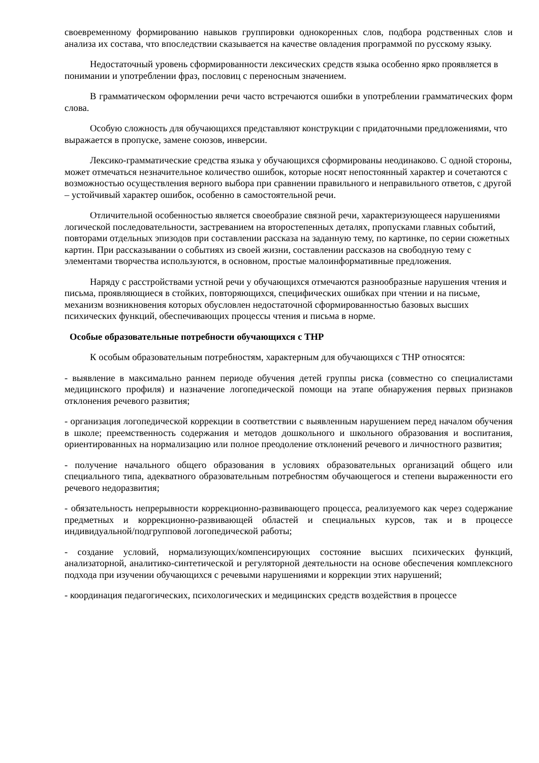своевременному формированию навыков группировки однокоренных слов, подбора родственных слов и анализа их состава, что впоследствии сказывается на качестве овладения программой по русскому языку.
Недостаточный уровень сформированности лексических средств языка особенно ярко проявляется в понимании и употреблении фраз, пословиц с переносным значением.
В грамматическом оформлении речи часто встречаются ошибки в употреблении грамматических форм слова.
Особую сложность для обучающихся представляют конструкции с придаточными предложениями, что выражается в пропуске, замене союзов, инверсии.
Лексико-грамматические средства языка у обучающихся сформированы неодинаково. С одной стороны, может отмечаться незначительное количество ошибок, которые носят непостоянный характер и сочетаются с возможностью осуществления верного выбора при сравнении правильного и неправильного ответов, с другой – устойчивый характер ошибок, особенно в самостоятельной речи.
Отличительной особенностью является своеобразие связной речи, характеризующееся нарушениями логической последовательности, застреванием на второстепенных деталях, пропусками главных событий, повторами отдельных эпизодов при составлении рассказа на заданную тему, по картинке, по серии сюжетных картин. При рассказывании о событиях из своей жизни, составлении рассказов на свободную тему с элементами творчества используются, в основном, простые малоинформативные предложения.
Наряду с расстройствами устной речи у обучающихся отмечаются разнообразные нарушения чтения и письма, проявляющиеся в стойких, повторяющихся, специфических ошибках при чтении и на письме, механизм возникновения которых обусловлен недостаточной сформированностью базовых высших психических функций, обеспечивающих процессы чтения и письма в норме.
Особые образовательные потребности обучающихся с ТНР
К особым образовательным потребностям, характерным для обучающихся с ТНР относятся:
- выявление в максимально раннем периоде обучения детей группы риска (совместно со специалистами медицинского профиля) и назначение логопедической помощи на этапе обнаружения первых признаков отклонения речевого развития;
- организация логопедической коррекции в соответствии с выявленным нарушением перед началом обучения в школе; преемственность содержания и методов дошкольного и школьного образования и воспитания, ориентированных на нормализацию или полное преодоление отклонений речевого и личностного развития;
- получение начального общего образования в условиях образовательных организаций общего или специального типа, адекватного образовательным потребностям обучающегося и степени выраженности его речевого недоразвития;
- обязательность непрерывности коррекционно-развивающего процесса, реализуемого как через содержание предметных и коррекционно-развивающей областей и специальных курсов, так и в процессе индивидуальной/подгрупповой логопедической работы;
- создание условий, нормализующих/компенсирующих состояние высших психических функций, анализаторной, аналитико-синтетической и регуляторной деятельности на основе обеспечения комплексного подхода при изучении обучающихся с речевыми нарушениями и коррекции этих нарушений;
- координация педагогических, психологических и медицинских средств воздействия в процессе